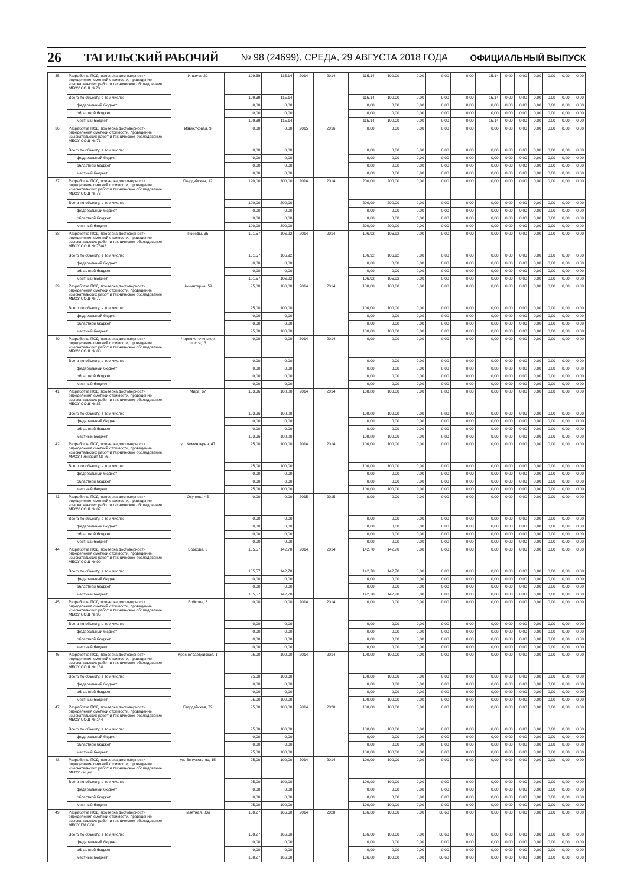26 ТАГИЛЬСКИЙ РАБОЧИЙ № 98 (24699), СРЕДА, 29 АВГУСТА 2018 ГОДА ОФИЦИАЛЬНЫЙ ВЫПУСК
| 35 | Разработка ПСД, проверка достоверности определения сметной стоимости, проведение изыскательских работ и техническое обследование МБОУ СОШ №70 | Ильича, 22 | 109,39 | 115,14 | 2014 | 2014 | 115,14 | 100,00 | 0,00 | 0,00 | 0,00 | 15,14 | 0,00 | 0,00 | 0,00 | 0,00 | 0,00 | 0,00 |
| | Всего по объекту, в том числе: | | 109,39 | 115,14 | | | 115,14 | 100,00 | 0,00 | 0,00 | 0,00 | 15,14 | 0,00 | 0,00 | 0,00 | 0,00 | 0,00 | 0,00 |
| | федеральный бюджет | | 0,00 | 0,00 | | | 0,00 | 0,00 | 0,00 | 0,00 | 0,00 | 0,00 | 0,00 | 0,00 | 0,00 | 0,00 | 0,00 | 0,00 |
| | областной бюджет | | 0,00 | 0,00 | | | 0,00 | 0,00 | 0,00 | 0,00 | 0,00 | 0,00 | 0,00 | 0,00 | 0,00 | 0,00 | 0,00 | 0,00 |
| | местный бюджет | | 109,39 | 115,14 | | | 115,14 | 100,00 | 0,00 | 0,00 | 0,00 | 15,14 | 0,00 | 0,00 | 0,00 | 0,00 | 0,00 | 0,00 |
| 36 | Разработка ПСД, проверка достоверности определения сметной стоимости, проведение изыскательских работ и техническое обследование МБОУ СОШ № 71 | Известковая, 9 | 0,00 | 0,00 | 2015 | 2016 | 0,00 | 0,00 | 0,00 | 0,00 | 0,00 | 0,00 | 0,00 | 0,00 | 0,00 | 0,00 | 0,00 | 0,00 |
| | Всего по объекту, в том числе: | | 0,00 | 0,00 | | | 0,00 | 0,00 | 0,00 | 0,00 | 0,00 | 0,00 | 0,00 | 0,00 | 0,00 | 0,00 | 0,00 | 0,00 |
| | федеральный бюджет | | 0,00 | 0,00 | | | 0,00 | 0,00 | 0,00 | 0,00 | 0,00 | 0,00 | 0,00 | 0,00 | 0,00 | 0,00 | 0,00 | 0,00 |
| | областной бюджет | | 0,00 | 0,00 | | | 0,00 | 0,00 | 0,00 | 0,00 | 0,00 | 0,00 | 0,00 | 0,00 | 0,00 | 0,00 | 0,00 | 0,00 |
| | местный бюджет | | 0,00 | 0,00 | | | 0,00 | 0,00 | 0,00 | 0,00 | 0,00 | 0,00 | 0,00 | 0,00 | 0,00 | 0,00 | 0,00 | 0,00 |
| 37 | Разработка ПСД, проверка достоверности определения сметной стоимости, проведение изыскательских работ и техническое обследование МБОУ СОШ № 72 | Гвардейская, 12 | 190,00 | 200,00 | 2014 | 2014 | 200,00 | 200,00 | 0,00 | 0,00 | 0,00 | 0,00 | 0,00 | 0,00 | 0,00 | 0,00 | 0,00 | 0,00 |
| | Всего по объекту, в том числе: | | 190,00 | 200,00 | | | 200,00 | 200,00 | 0,00 | 0,00 | 0,00 | 0,00 | 0,00 | 0,00 | 0,00 | 0,00 | 0,00 | 0,00 |
| | федеральный бюджет | | 0,00 | 0,00 | | | 0,00 | 0,00 | 0,00 | 0,00 | 0,00 | 0,00 | 0,00 | 0,00 | 0,00 | 0,00 | 0,00 | 0,00 |
| | областной бюджет | | 0,00 | 0,00 | | | 0,00 | 0,00 | 0,00 | 0,00 | 0,00 | 0,00 | 0,00 | 0,00 | 0,00 | 0,00 | 0,00 | 0,00 |
| | местный бюджет | | 190,00 | 200,00 | | | 200,00 | 200,00 | 0,00 | 0,00 | 0,00 | 0,00 | 0,00 | 0,00 | 0,00 | 0,00 | 0,00 | 0,00 |
| 38 | Разработка ПСД, проверка достоверности определения сметной стоимости, проведение изыскательских работ и техническое обследование МБОУ СОШ № 75/42 | Победы, 35 | 101,57 | 106,92 | 2014 | 2014 | 106,92 | 106,92 | 0,00 | 0,00 | 0,00 | 0,00 | 0,00 | 0,00 | 0,00 | 0,00 | 0,00 | 0,00 |
| | Всего по объекту, в том числе: | | 101,57 | 106,92 | | | 106,92 | 106,92 | 0,00 | 0,00 | 0,00 | 0,00 | 0,00 | 0,00 | 0,00 | 0,00 | 0,00 | 0,00 |
| | федеральный бюджет | | 0,00 | 0,00 | | | 0,00 | 0,00 | 0,00 | 0,00 | 0,00 | 0,00 | 0,00 | 0,00 | 0,00 | 0,00 | 0,00 | 0,00 |
| | областной бюджет | | 0,00 | 0,00 | | | 0,00 | 0,00 | 0,00 | 0,00 | 0,00 | 0,00 | 0,00 | 0,00 | 0,00 | 0,00 | 0,00 | 0,00 |
| | местный бюджет | | 101,57 | 106,92 | | | 106,92 | 106,92 | 0,00 | 0,00 | 0,00 | 0,00 | 0,00 | 0,00 | 0,00 | 0,00 | 0,00 | 0,00 |
| 39 | Разработка ПСД, проверка достоверности определения сметной стоимости, проведение изыскательских работ и техническое обследование МБОУ СОШ № 77 | Коминтерна, 59 | 95,00 | 100,00 | 2014 | 2014 | 100,00 | 100,00 | 0,00 | 0,00 | 0,00 | 0,00 | 0,00 | 0,00 | 0,00 | 0,00 | 0,00 | 0,00 |
| | Всего по объекту, в том числе: | | 95,00 | 100,00 | | | 100,00 | 100,00 | 0,00 | 0,00 | 0,00 | 0,00 | 0,00 | 0,00 | 0,00 | 0,00 | 0,00 | 0,00 |
| | федеральный бюджет | | 0,00 | 0,00 | | | 0,00 | 0,00 | 0,00 | 0,00 | 0,00 | 0,00 | 0,00 | 0,00 | 0,00 | 0,00 | 0,00 | 0,00 |
| | областной бюджет | | 0,00 | 0,00 | | | 0,00 | 0,00 | 0,00 | 0,00 | 0,00 | 0,00 | 0,00 | 0,00 | 0,00 | 0,00 | 0,00 | 0,00 |
| | местный бюджет | | 95,00 | 100,00 | | | 100,00 | 100,00 | 0,00 | 0,00 | 0,00 | 0,00 | 0,00 | 0,00 | 0,00 | 0,00 | 0,00 | 0,00 |
| 40 | Разработка ПСД, проверка достоверности определения сметной стоимости, проведение изыскательских работ и техническое обследование МБОУ СОШ № 80 | Черноисточинское шоссе,13 | 0,00 | 0,00 | 2014 | 2014 | 0,00 | 0,00 | 0,00 | 0,00 | 0,00 | 0,00 | 0,00 | 0,00 | 0,00 | 0,00 | 0,00 | 0,00 |
| | Всего по объекту, в том числе: | | 0,00 | 0,00 | | | 0,00 | 0,00 | 0,00 | 0,00 | 0,00 | 0,00 | 0,00 | 0,00 | 0,00 | 0,00 | 0,00 | 0,00 |
| | федеральный бюджет | | 0,00 | 0,00 | | | 0,00 | 0,00 | 0,00 | 0,00 | 0,00 | 0,00 | 0,00 | 0,00 | 0,00 | 0,00 | 0,00 | 0,00 |
| | областной бюджет | | 0,00 | 0,00 | | | 0,00 | 0,00 | 0,00 | 0,00 | 0,00 | 0,00 | 0,00 | 0,00 | 0,00 | 0,00 | 0,00 | 0,00 |
| | местный бюджет | | 0,00 | 0,00 | | | 0,00 | 0,00 | 0,00 | 0,00 | 0,00 | 0,00 | 0,00 | 0,00 | 0,00 | 0,00 | 0,00 | 0,00 |
| 41 | Разработка ПСД, проверка достоверности определения сметной стоимости, проведение изыскательских работ и техническое обследование МБОУ СОШ № 85 | Мира, 67 | 103,36 | 108,80 | 2014 | 2014 | 108,80 | 100,00 | 0,00 | 8,80 | 0,00 | 0,00 | 0,00 | 0,00 | 0,00 | 0,00 | 0,00 | 0,00 |
| | Всего по объекту, в том числе: | | 103,36 | 108,80 | | | 108,80 | 100,00 | 0,00 | 8,80 | 0,00 | 0,00 | 0,00 | 0,00 | 0,00 | 0,00 | 0,00 | 0,00 |
| | федеральный бюджет | | 0,00 | 0,00 | | | 0,00 | 0,00 | 0,00 | 0,00 | 0,00 | 0,00 | 0,00 | 0,00 | 0,00 | 0,00 | 0,00 | 0,00 |
| | областной бюджет | | 0,00 | 0,00 | | | 0,00 | 0,00 | 0,00 | 0,00 | 0,00 | 0,00 | 0,00 | 0,00 | 0,00 | 0,00 | 0,00 | 0,00 |
| | местный бюджет | | 103,36 | 108,80 | | | 108,80 | 100,00 | 0,00 | 8,80 | 0,00 | 0,00 | 0,00 | 0,00 | 0,00 | 0,00 | 0,00 | 0,00 |
| 42 | Разработка ПСД, проверка достоверности определения сметной стоимости, проведение изыскательских работ и техническое обследование МАОУ Гимназия № 86 | ул. Коминтерна, 47 | 95,00 | 100,00 | 2014 | 2014 | 100,00 | 100,00 | 0,00 | 0,00 | 0,00 | 0,00 | 0,00 | 0,00 | 0,00 | 0,00 | 0,00 | 0,00 |
| | Всего по объекту, в том числе: | | 95,00 | 100,00 | | | 100,00 | 100,00 | 0,00 | 0,00 | 0,00 | 0,00 | 0,00 | 0,00 | 0,00 | 0,00 | 0,00 | 0,00 |
| | федеральный бюджет | | 0,00 | 0,00 | | | 0,00 | 0,00 | 0,00 | 0,00 | 0,00 | 0,00 | 0,00 | 0,00 | 0,00 | 0,00 | 0,00 | 0,00 |
| | областной бюджет | | 0,00 | 0,00 | | | 0,00 | 0,00 | 0,00 | 0,00 | 0,00 | 0,00 | 0,00 | 0,00 | 0,00 | 0,00 | 0,00 | 0,00 |
| | местный бюджет | | 95,00 | 100,00 | | | 100,00 | 100,00 | 0,00 | 0,00 | 0,00 | 0,00 | 0,00 | 0,00 | 0,00 | 0,00 | 0,00 | 0,00 |
| 43 | Разработка ПСД, проверка достоверности определения сметной стоимости, проведение изыскательских работ и техническое обследование МБОУ СОШ № 87 | Окунева, 45 | 0,00 | 0,00 | 2015 | 2015 | 0,00 | 0,00 | 0,00 | 0,00 | 0,00 | 0,00 | 0,00 | 0,00 | 0,00 | 0,00 | 0,00 | 0,00 |
| | Всего по объекту, в том числе: | | 0,00 | 0,00 | | | 0,00 | 0,00 | 0,00 | 0,00 | 0,00 | 0,00 | 0,00 | 0,00 | 0,00 | 0,00 | 0,00 | 0,00 |
| | федеральный бюджет | | 0,00 | 0,00 | | | 0,00 | 0,00 | 0,00 | 0,00 | 0,00 | 0,00 | 0,00 | 0,00 | 0,00 | 0,00 | 0,00 | 0,00 |
| | областной бюджет | | 0,00 | 0,00 | | | 0,00 | 0,00 | 0,00 | 0,00 | 0,00 | 0,00 | 0,00 | 0,00 | 0,00 | 0,00 | 0,00 | 0,00 |
| | местный бюджет | | 0,00 | 0,00 | | | 0,00 | 0,00 | 0,00 | 0,00 | 0,00 | 0,00 | 0,00 | 0,00 | 0,00 | 0,00 | 0,00 | 0,00 |
| 44 | Разработка ПСД, проверка достоверности определения сметной стоимости, проведение изыскательских работ и техническое обследование МБОУ СОШ № 90 | Бобкова, 3 | 135,57 | 142,70 | 2014 | 2014 | 142,70 | 142,70 | 0,00 | 0,00 | 0,00 | 0,00 | 0,00 | 0,00 | 0,00 | 0,00 | 0,00 | 0,00 |
| | Всего по объекту, в том числе: | | 135,57 | 142,70 | | | 142,70 | 142,70 | 0,00 | 0,00 | 0,00 | 0,00 | 0,00 | 0,00 | 0,00 | 0,00 | 0,00 | 0,00 |
| | федеральный бюджет | | 0,00 | 0,00 | | | 0,00 | 0,00 | 0,00 | 0,00 | 0,00 | 0,00 | 0,00 | 0,00 | 0,00 | 0,00 | 0,00 | 0,00 |
| | областной бюджет | | 0,00 | 0,00 | | | 0,00 | 0,00 | 0,00 | 0,00 | 0,00 | 0,00 | 0,00 | 0,00 | 0,00 | 0,00 | 0,00 | 0,00 |
| | местный бюджет | | 135,57 | 142,70 | | | 142,70 | 142,70 | 0,00 | 0,00 | 0,00 | 0,00 | 0,00 | 0,00 | 0,00 | 0,00 | 0,00 | 0,00 |
| 45 | Разработка ПСД, проверка достоверности определения сметной стоимости, проведение изыскательских работ и техническое обследование МБОУ СОШ № 95 | Бобкова, 3 | 0,00 | 0,00 | 2014 | 2014 | 0,00 | 0,00 | 0,00 | 0,00 | 0,00 | 0,00 | 0,00 | 0,00 | 0,00 | 0,00 | 0,00 | 0,00 |
| | Всего по объекту, в том числе: | | 0,00 | 0,00 | | | 0,00 | 0,00 | 0,00 | 0,00 | 0,00 | 0,00 | 0,00 | 0,00 | 0,00 | 0,00 | 0,00 | 0,00 |
| | федеральный бюджет | | 0,00 | 0,00 | | | 0,00 | 0,00 | 0,00 | 0,00 | 0,00 | 0,00 | 0,00 | 0,00 | 0,00 | 0,00 | 0,00 | 0,00 |
| | областной бюджет | | 0,00 | 0,00 | | | 0,00 | 0,00 | 0,00 | 0,00 | 0,00 | 0,00 | 0,00 | 0,00 | 0,00 | 0,00 | 0,00 | 0,00 |
| | местный бюджет | | 0,00 | 0,00 | | | 0,00 | 0,00 | 0,00 | 0,00 | 0,00 | 0,00 | 0,00 | 0,00 | 0,00 | 0,00 | 0,00 | 0,00 |
| 46 | Разработка ПСД, проверка достоверности определения сметной стоимости, проведение изыскательских работ и техническое обследование МБОУ СОШ № 138 | Красногвардейская, 1 | 95,00 | 100,00 | 2014 | 2014 | 100,00 | 100,00 | 0,00 | 0,00 | 0,00 | 0,00 | 0,00 | 0,00 | 0,00 | 0,00 | 0,00 | 0,00 |
| | Всего по объекту, в том числе: | | 95,00 | 100,00 | | | 100,00 | 100,00 | 0,00 | 0,00 | 0,00 | 0,00 | 0,00 | 0,00 | 0,00 | 0,00 | 0,00 | 0,00 |
| | федеральный бюджет | | 0,00 | 0,00 | | | 0,00 | 0,00 | 0,00 | 0,00 | 0,00 | 0,00 | 0,00 | 0,00 | 0,00 | 0,00 | 0,00 | 0,00 |
| | областной бюджет | | 0,00 | 0,00 | | | 0,00 | 0,00 | 0,00 | 0,00 | 0,00 | 0,00 | 0,00 | 0,00 | 0,00 | 0,00 | 0,00 | 0,00 |
| | местный бюджет | | 95,00 | 100,00 | | | 100,00 | 100,00 | 0,00 | 0,00 | 0,00 | 0,00 | 0,00 | 0,00 | 0,00 | 0,00 | 0,00 | 0,00 |
| 47 | Разработка ПСД, проверка достоверности определения сметной стоимости, проведение изыскательских работ и техническое обследование МБОУ СОШ № 144 | Гвардейская, 72 | 95,00 | 100,00 | 2014 | 2020 | 100,00 | 100,00 | 0,00 | 0,00 | 0,00 | 0,00 | 0,00 | 0,00 | 0,00 | 0,00 | 0,00 | 0,00 |
| | Всего по объекту, в том числе: | | 95,00 | 100,00 | | | 100,00 | 100,00 | 0,00 | 0,00 | 0,00 | 0,00 | 0,00 | 0,00 | 0,00 | 0,00 | 0,00 | 0,00 |
| | федеральный бюджет | | 0,00 | 0,00 | | | 0,00 | 0,00 | 0,00 | 0,00 | 0,00 | 0,00 | 0,00 | 0,00 | 0,00 | 0,00 | 0,00 | 0,00 |
| | областной бюджет | | 0,00 | 0,00 | | | 0,00 | 0,00 | 0,00 | 0,00 | 0,00 | 0,00 | 0,00 | 0,00 | 0,00 | 0,00 | 0,00 | 0,00 |
| | местный бюджет | | 95,00 | 100,00 | | | 100,00 | 100,00 | 0,00 | 0,00 | 0,00 | 0,00 | 0,00 | 0,00 | 0,00 | 0,00 | 0,00 | 0,00 |
| 48 | Разработка ПСД, проверка достоверности определения сметной стоимости, проведение изыскательских работ и техническое обследование МБОУ Лицей | ул. Энтузиастов, 15 | 95,00 | 100,00 | 2014 | 2014 | 100,00 | 100,00 | 0,00 | 0,00 | 0,00 | 0,00 | 0,00 | 0,00 | 0,00 | 0,00 | 0,00 | 0,00 |
| | Всего по объекту, в том числе: | | 95,00 | 100,00 | | | 100,00 | 100,00 | 0,00 | 0,00 | 0,00 | 0,00 | 0,00 | 0,00 | 0,00 | 0,00 | 0,00 | 0,00 |
| | федеральный бюджет | | 0,00 | 0,00 | | | 0,00 | 0,00 | 0,00 | 0,00 | 0,00 | 0,00 | 0,00 | 0,00 | 0,00 | 0,00 | 0,00 | 0,00 |
| | областной бюджет | | 0,00 | 0,00 | | | 0,00 | 0,00 | 0,00 | 0,00 | 0,00 | 0,00 | 0,00 | 0,00 | 0,00 | 0,00 | 0,00 | 0,00 |
| | местный бюджет | | 95,00 | 100,00 | | | 100,00 | 100,00 | 0,00 | 0,00 | 0,00 | 0,00 | 0,00 | 0,00 | 0,00 | 0,00 | 0,00 | 0,00 |
| 49 | Разработка ПСД, проверка достоверности определения сметной стоимости, проведение изыскательских работ и техническое обследование МБОУ ГМ СОШ | Газетная, 83а | 158,27 | 166,60 | 2014 | 2020 | 166,60 | 100,00 | 0,00 | 66,60 | 0,00 | 0,00 | 0,00 | 0,00 | 0,00 | 0,00 | 0,00 | 0,00 |
| | Всего по объекту, в том числе: | | 158,27 | 166,60 | | | 166,60 | 100,00 | 0,00 | 66,60 | 0,00 | 0,00 | 0,00 | 0,00 | 0,00 | 0,00 | 0,00 | 0,00 |
| | федеральный бюджет | | 0,00 | 0,00 | | | 0,00 | 0,00 | 0,00 | 0,00 | 0,00 | 0,00 | 0,00 | 0,00 | 0,00 | 0,00 | 0,00 | 0,00 |
| | областной бюджет | | 0,00 | 0,00 | | | 0,00 | 0,00 | 0,00 | 0,00 | 0,00 | 0,00 | 0,00 | 0,00 | 0,00 | 0,00 | 0,00 | 0,00 |
| | местный бюджет | | 158,27 | 166,60 | | | 166,60 | 100,00 | 0,00 | 66,60 | 0,00 | 0,00 | 0,00 | 0,00 | 0,00 | 0,00 | 0,00 | 0,00 |